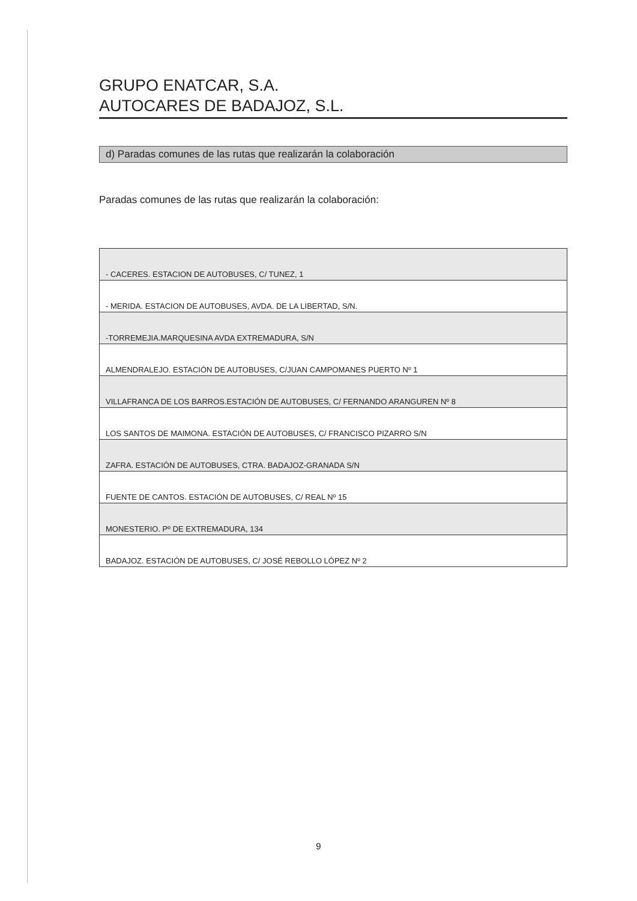GRUPO ENATCAR, S.A.
AUTOCARES DE BADAJOZ, S.L.
d) Paradas comunes de las rutas que realizarán la colaboración
Paradas comunes de las rutas que realizarán la colaboración:
| - CACERES. ESTACION DE AUTOBUSES, C/ TUNEZ, 1 |
| - MERIDA. ESTACION DE AUTOBUSES, AVDA. DE LA LIBERTAD, S/N. |
| -TORREMEJIA.MARQUESINA AVDA EXTREMADURA, S/N |
| ALMENDRALEJO. ESTACIÓN DE AUTOBUSES, C/JUAN CAMPOMANES PUERTO Nº 1 |
| VILLAFRANCA DE LOS BARROS.ESTACIÓN DE AUTOBUSES, C/ FERNANDO ARANGUREN Nº 8 |
| LOS SANTOS DE MAIMONA. ESTACIÓN DE AUTOBUSES, C/ FRANCISCO PIZARRO S/N |
| ZAFRA. ESTACIÓN DE AUTOBUSES, CTRA. BADAJOZ-GRANADA S/N |
| FUENTE DE CANTOS. ESTACIÓN DE AUTOBUSES, C/ REAL Nº 15 |
| MONESTERIO. Pº DE EXTREMADURA, 134 |
| BADAJOZ. ESTACIÓN DE AUTOBUSES, C/ JOSÉ REBOLLO LÓPEZ Nº 2 |
9